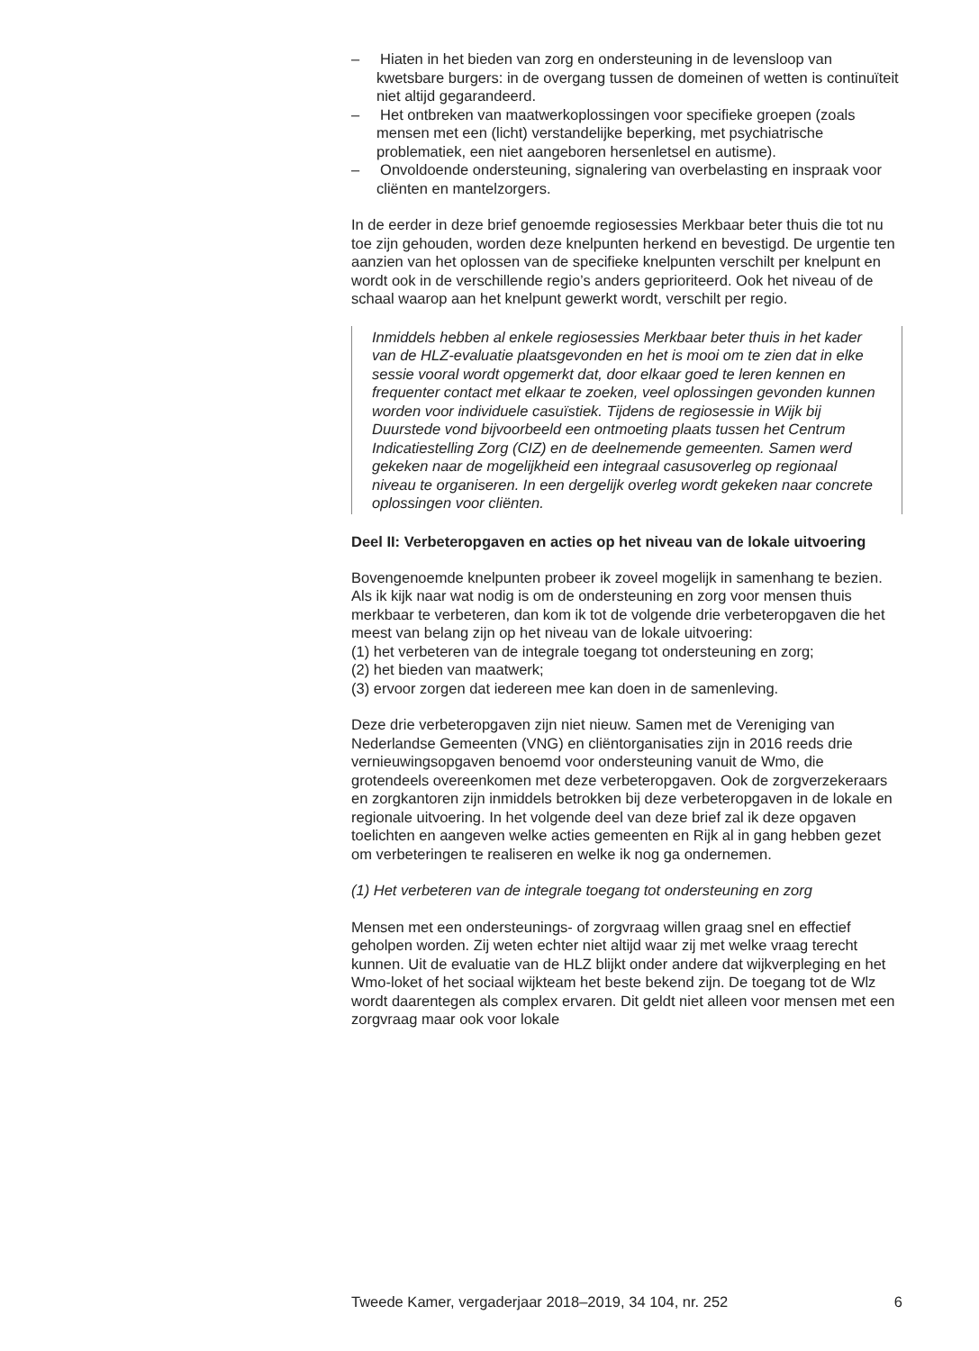– Hiaten in het bieden van zorg en ondersteuning in de levensloop van kwetsbare burgers: in de overgang tussen de domeinen of wetten is continuïteit niet altijd gegarandeerd.
– Het ontbreken van maatwerkoplossingen voor specifieke groepen (zoals mensen met een (licht) verstandelijke beperking, met psychiatrische problematiek, een niet aangeboren hersenletsel en autisme).
– Onvoldoende ondersteuning, signalering van overbelasting en inspraak voor cliënten en mantelzorgers.
In de eerder in deze brief genoemde regiosessies Merkbaar beter thuis die tot nu toe zijn gehouden, worden deze knelpunten herkend en bevestigd. De urgentie ten aanzien van het oplossen van de specifieke knelpunten verschilt per knelpunt en wordt ook in de verschillende regio’s anders geprioriteerd. Ook het niveau of de schaal waarop aan het knelpunt gewerkt wordt, verschilt per regio.
Inmiddels hebben al enkele regiosessies Merkbaar beter thuis in het kader van de HLZ-evaluatie plaatsgevonden en het is mooi om te zien dat in elke sessie vooral wordt opgemerkt dat, door elkaar goed te leren kennen en frequenter contact met elkaar te zoeken, veel oplossingen gevonden kunnen worden voor individuele casuïstiek. Tijdens de regiosessie in Wijk bij Duurstede vond bijvoorbeeld een ontmoeting plaats tussen het Centrum Indicatiestelling Zorg (CIZ) en de deelnemende gemeenten. Samen werd gekeken naar de mogelijkheid een integraal casusoverleg op regionaal niveau te organiseren. In een dergelijk overleg wordt gekeken naar concrete oplossingen voor cliënten.
Deel II: Verbeteropgaven en acties op het niveau van de lokale uitvoering
Bovengenoemde knelpunten probeer ik zoveel mogelijk in samenhang te bezien. Als ik kijk naar wat nodig is om de ondersteuning en zorg voor mensen thuis merkbaar te verbeteren, dan kom ik tot de volgende drie verbeteropgaven die het meest van belang zijn op het niveau van de lokale uitvoering:
(1) het verbeteren van de integrale toegang tot ondersteuning en zorg;
(2) het bieden van maatwerk;
(3) ervoor zorgen dat iedereen mee kan doen in de samenleving.
Deze drie verbeteropgaven zijn niet nieuw. Samen met de Vereniging van Nederlandse Gemeenten (VNG) en cliëntorganisaties zijn in 2016 reeds drie vernieuwingsopgaven benoemd voor ondersteuning vanuit de Wmo, die grotendeels overeenkomen met deze verbeteropgaven. Ook de zorgverzekeraars en zorgkantoren zijn inmiddels betrokken bij deze verbeteropgaven in de lokale en regionale uitvoering. In het volgende deel van deze brief zal ik deze opgaven toelichten en aangeven welke acties gemeenten en Rijk al in gang hebben gezet om verbeteringen te realiseren en welke ik nog ga ondernemen.
(1) Het verbeteren van de integrale toegang tot ondersteuning en zorg
Mensen met een ondersteunings- of zorgvraag willen graag snel en effectief geholpen worden. Zij weten echter niet altijd waar zij met welke vraag terecht kunnen. Uit de evaluatie van de HLZ blijkt onder andere dat wijkverpleging en het Wmo-loket of het sociaal wijkteam het beste bekend zijn. De toegang tot de Wlz wordt daarentegen als complex ervaren. Dit geldt niet alleen voor mensen met een zorgvraag maar ook voor lokale
Tweede Kamer, vergaderjaar 2018–2019, 34 104, nr. 252 6